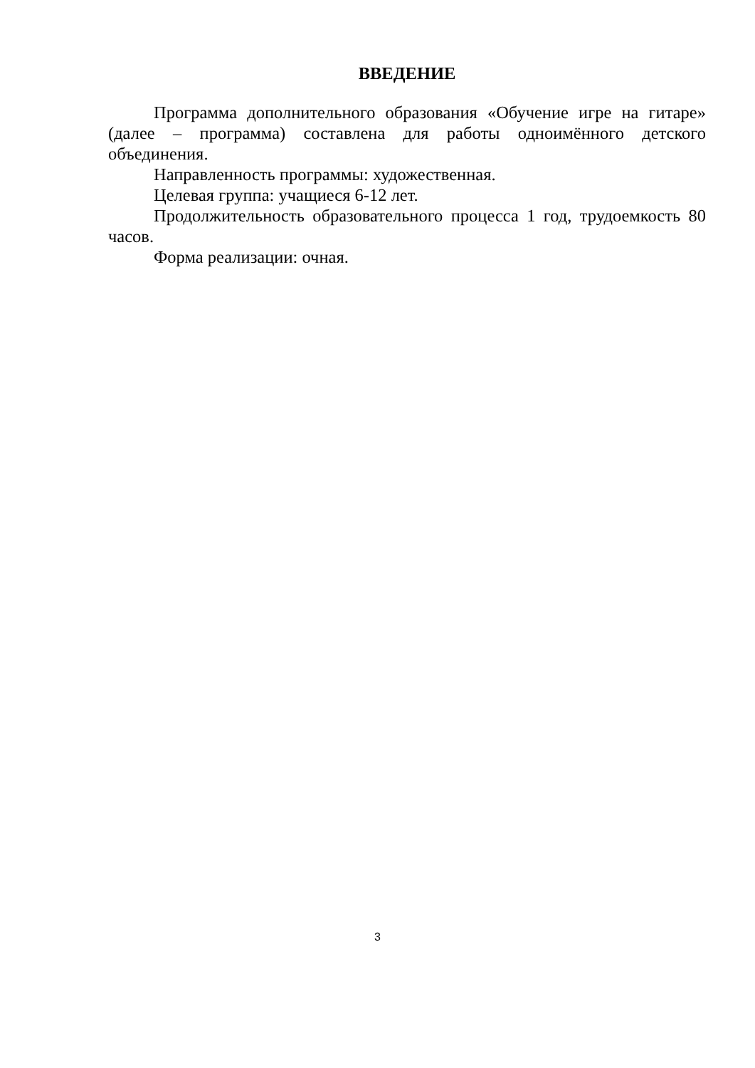ВВЕДЕНИЕ
Программа дополнительного образования «Обучение игре на гитаре» (далее – программа) составлена для работы одноимённого детского объединения.
Направленность программы: художественная.
Целевая группа: учащиеся 6-12 лет.
Продолжительность образовательного процесса 1 год, трудоемкость 80 часов.
Форма реализации: очная.
3